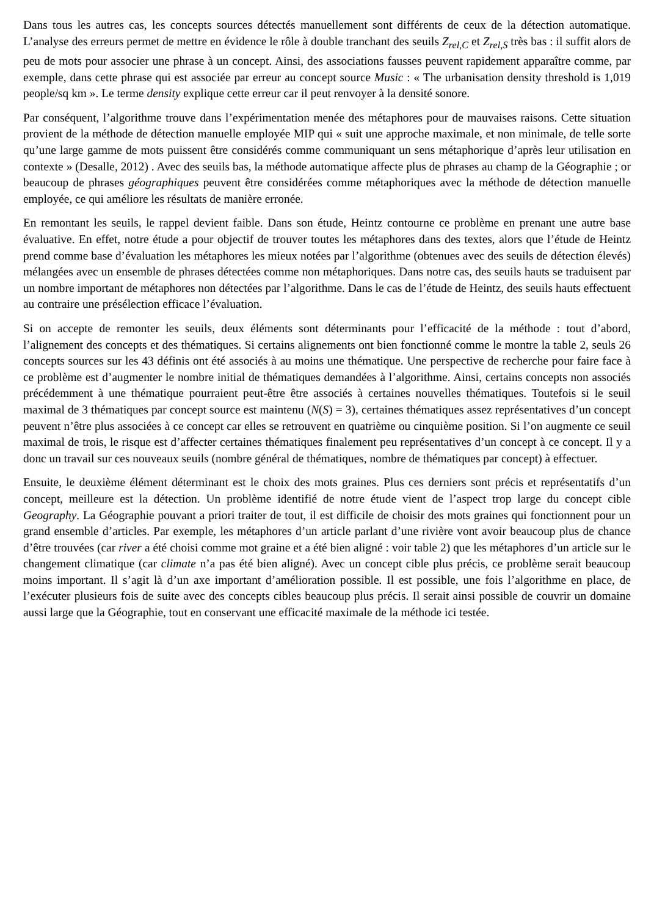Dans tous les autres cas, les concepts sources détectés manuellement sont différents de ceux de la détection automatique. L’analyse des erreurs permet de mettre en évidence le rôle à double tranchant des seuils Z<sub>rel,C</sub> et Z<sub>rel,S</sub> très bas : il suffit alors de peu de mots pour associer une phrase à un concept. Ainsi, des associations fausses peuvent rapidement apparaître comme, par exemple, dans cette phrase qui est associée par erreur au concept source Music : « The urbanisation density threshold is 1,019 people/sq km ». Le terme density explique cette erreur car il peut renvoyer à la densité sonore.
Par conséquent, l’algorithme trouve dans l’expérimentation menée des métaphores pour de mauvaises raisons. Cette situation provient de la méthode de détection manuelle employée MIP qui « suit une approche maximale, et non minimale, de telle sorte qu’une large gamme de mots puissent être considérés comme communiquant un sens métaphorique d’après leur utilisation en contexte » (Desalle, 2012) . Avec des seuils bas, la méthode automatique affecte plus de phrases au champ de la Géographie ; or beaucoup de phrases géographiques peuvent être considérées comme métaphoriques avec la méthode de détection manuelle employée, ce qui améliore les résultats de manière erronée.
En remontant les seuils, le rappel devient faible. Dans son étude, Heintz contourne ce problème en prenant une autre base évaluative. En effet, notre étude a pour objectif de trouver toutes les métaphores dans des textes, alors que l’étude de Heintz prend comme base d’évaluation les métaphores les mieux notées par l’algorithme (obtenues avec des seuils de détection élevés) mélangées avec un ensemble de phrases détectées comme non métaphoriques. Dans notre cas, des seuils hauts se traduisent par un nombre important de métaphores non détectées par l’algorithme. Dans le cas de l’étude de Heintz, des seuils hauts effectuent au contraire une présélection efficace l’évaluation.
Si on accepte de remonter les seuils, deux éléments sont déterminants pour l’efficacité de la méthode : tout d’abord, l’alignement des concepts et des thématiques. Si certains alignements ont bien fonctionné comme le montre la table 2, seuls 26 concepts sources sur les 43 définis ont été associés à au moins une thématique. Une perspective de recherche pour faire face à ce problème est d’augmenter le nombre initial de thématiques demandées à l’algorithme. Ainsi, certains concepts non associés précédemment à une thématique pourraient peut-être être associés à certaines nouvelles thématiques. Toutefois si le seuil maximal de 3 thématiques par concept source est maintenu (N(S) = 3), certaines thématiques assez représentatives d’un concept peuvent n’être plus associées à ce concept car elles se retrouvent en quatrième ou cinquième position. Si l’on augmente ce seuil maximal de trois, le risque est d’affecter certaines thématiques finalement peu représentatives d’un concept à ce concept. Il y a donc un travail sur ces nouveaux seuils (nombre général de thématiques, nombre de thématiques par concept) à effectuer.
Ensuite, le deuxième élément déterminant est le choix des mots graines. Plus ces derniers sont précis et représentatifs d’un concept, meilleure est la détection. Un problème identifié de notre étude vient de l’aspect trop large du concept cible Geography. La Géographie pouvant a priori traiter de tout, il est difficile de choisir des mots graines qui fonctionnent pour un grand ensemble d’articles. Par exemple, les métaphores d’un article parlant d’une rivière vont avoir beaucoup plus de chance d’être trouvées (car river a été choisi comme mot graine et a été bien aligné : voir table 2) que les métaphores d’un article sur le changement climatique (car climate n’a pas été bien aligné). Avec un concept cible plus précis, ce problème serait beaucoup moins important. Il s’agit là d’un axe important d’amélioration possible. Il est possible, une fois l’algorithme en place, de l’exécuter plusieurs fois de suite avec des concepts cibles beaucoup plus précis. Il serait ainsi possible de couvrir un domaine aussi large que la Géographie, tout en conservant une efficacité maximale de la méthode ici testée.